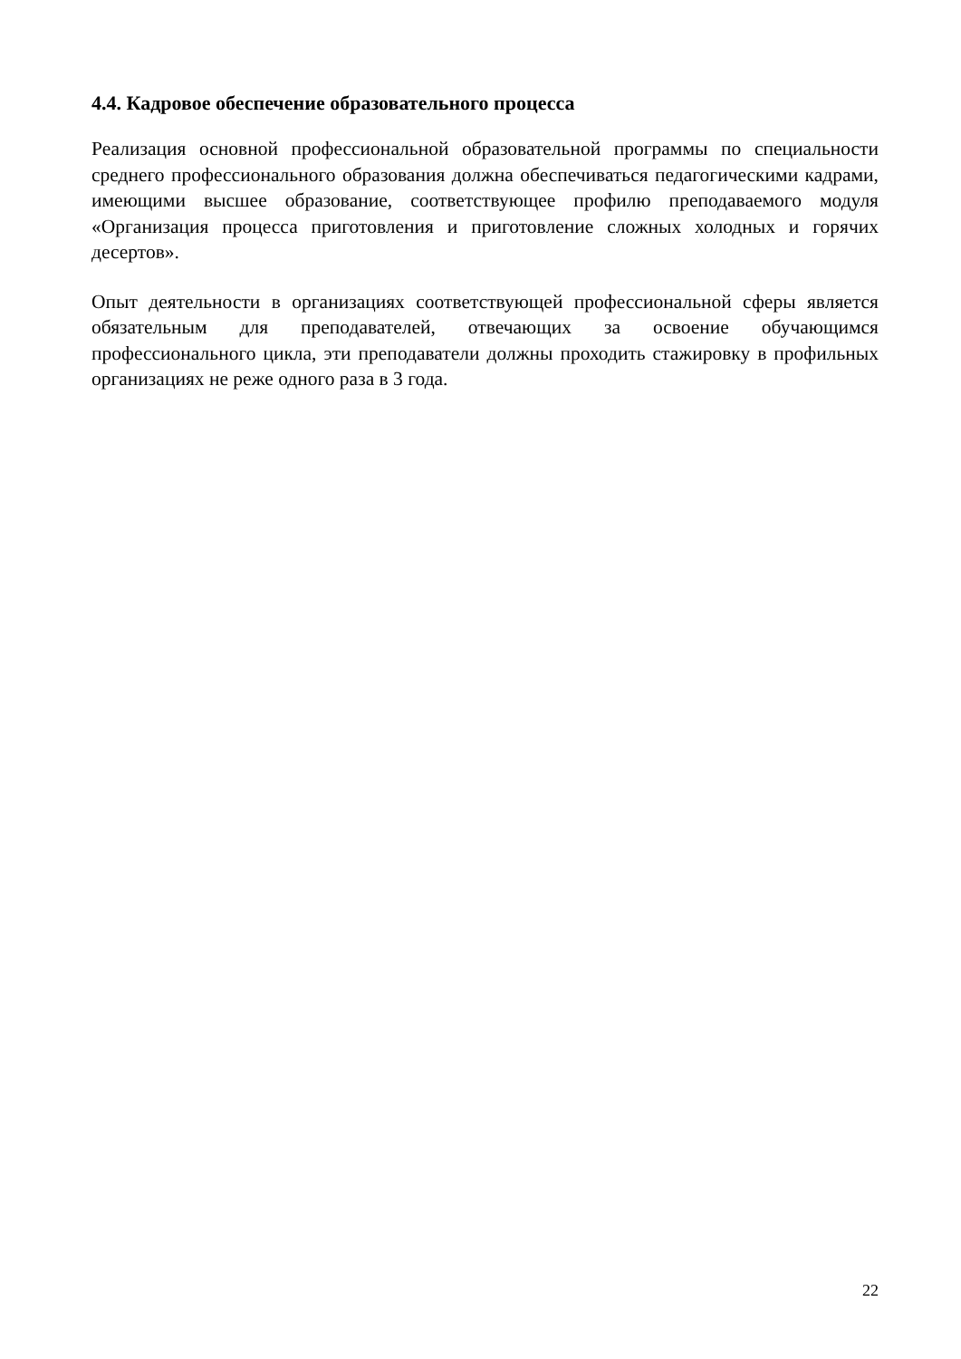4.4. Кадровое обеспечение образовательного процесса
Реализация основной профессиональной образовательной программы по специальности среднего профессионального образования должна обеспечиваться педагогическими кадрами, имеющими высшее образование, соответствующее профилю преподаваемого модуля «Организация процесса приготовления и приготовление сложных холодных и горячих десертов».
Опыт деятельности в организациях соответствующей профессиональной сферы является обязательным для преподавателей, отвечающих за освоение обучающимся профессионального цикла, эти преподаватели должны проходить стажировку в профильных организациях не реже одного раза в 3 года.
22